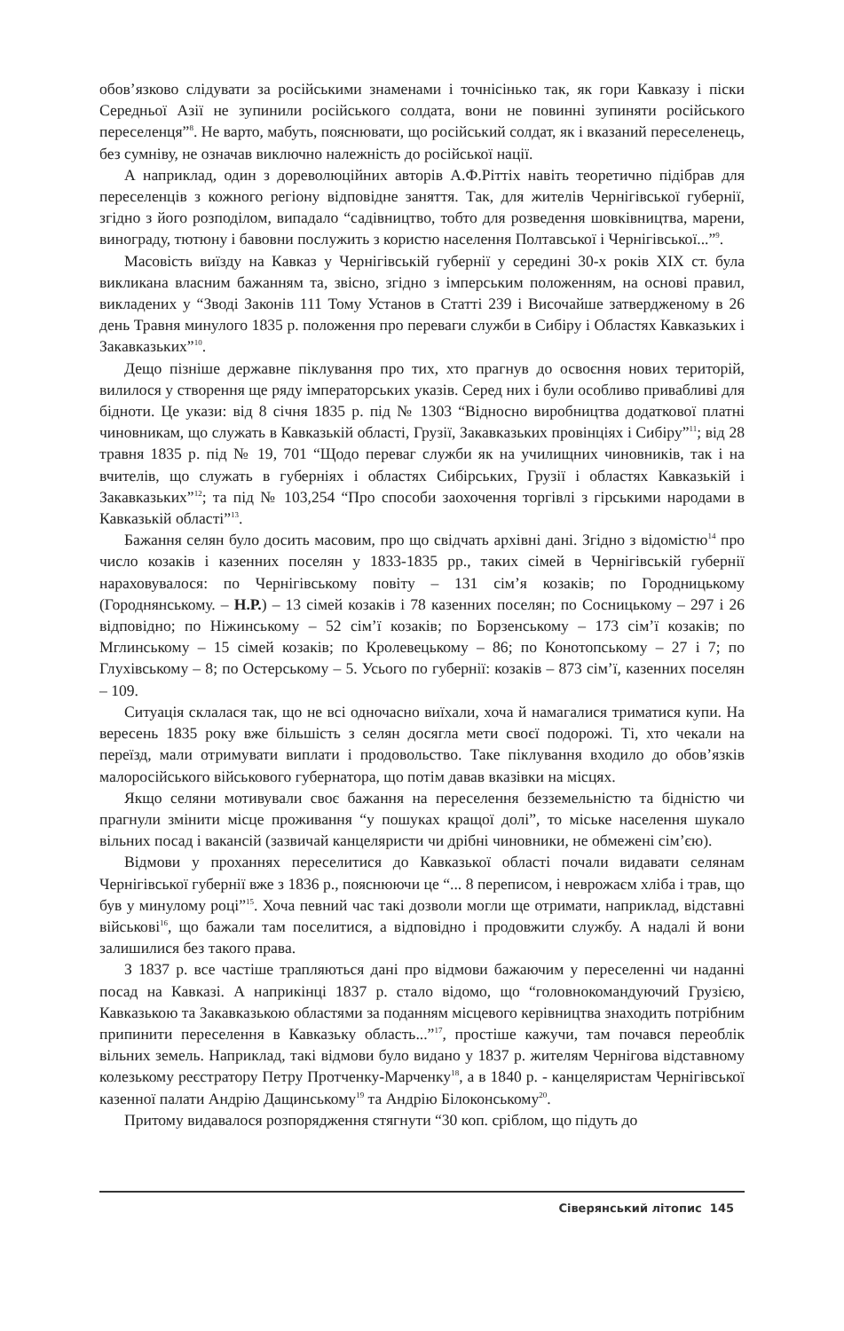обов’язково слідувати за російськими знаменами і точнісінько так, як гори Кавказу і піски Середньої Азії не зупинили російського солдата, вони не повинні зупиняти російського переселенця”<sup>8</sup>. Не варто, мабуть, пояснювати, що російський солдат, як і вказаний переселенець, без сумніву, не означав виключно належність до російської нації.
А наприклад, один з дореволюційних авторів А.Ф.Ріттіх навіть теоретично підібрав для переселенців з кожного регіону відповідне заняття. Так, для жителів Чернігівської губернії, згідно з його розподілом, випадало “садівництво, тобто для розведення шовківництва, марени, винограду, тютюну і бавовни послужить з користю населення Полтавської і Чернігівської...”<sup>9</sup>.
Масовість виїзду на Кавказ у Чернігівській губернії у середині 30-х років XIX ст. була викликана власним бажанням та, звісно, згідно з імперським положенням, на основі правил, викладених у “Зводі Законів 111 Тому Установ в Статті 239 і Височайше затвердженому в 26 день Травня минулого 1835 р. положення про переваги служби в Сибіру і Областях Кавказьких і Закавказьких”<sup>10</sup>.
Дещо пізніше державне піклування про тих, хто прагнув до освоєння нових територій, вилилося у створення ще ряду імператорських указів. Серед них і були особливо привабливі для бідноти. Це укази: від 8 січня 1835 р. під № 1303 “Відносно виробництва додаткової платні чиновникам, що служать в Кавказькій області, Грузії, Закавказьких провінціях і Сибіру”<sup>11</sup>; від 28 травня 1835 р. під № 19, 701 “Щодо переваг служби як на училищних чиновників, так і на вчителів, що служать в губерніях і областях Сибірських, Грузії і областях Кавказькій і Закавказьких”<sup>12</sup>; та під № 103,254 “Про способи заохочення торгівлі з гірськими народами в Кавказькій області”<sup>13</sup>.
Бажання селян було досить масовим, про що свідчать архівні дані. Згідно з відомістю<sup>14</sup> про число козаків і казенних поселян у 1833-1835 рр., таких сімей в Чернігівській губернії нараховувалося: по Чернігівському повіту – 131 сім’я козаків; по Городницькому (Городнянському. – Н.Р.) – 13 сімей козаків і 78 казенних поселян; по Сосницькому – 297 і 26 відповідно; по Ніжинському – 52 сім’ї козаків; по Борзенському – 173 сім’ї козаків; по Мглинському – 15 сімей козаків; по Кролевецькому – 86; по Конотопському – 27 і 7; по Глухівському – 8; по Остерському – 5. Усього по губернії: козаків – 873 сім’ї, казенних поселян – 109.
Ситуація склалася так, що не всі одночасно виїхали, хоча й намагалися триматися купи. На вересень 1835 року вже більшість з селян досягла мети своєї подорожі. Ті, хто чекали на переїзд, мали отримувати виплати і продовольство. Таке піклування входило до обов’язків малоросійського військового губернатора, що потім давав вказівки на місцях.
Якщо селяни мотивували своє бажання на переселення безземельністю та бідністю чи прагнули змінити місце проживання “у пошуках кращої долі”, то міське населення шукало вільних посад і вакансій (зазвичай канцеляристи чи дрібні чиновники, не обмежені сім’єю).
Відмови у проханнях переселитися до Кавказької області почали видавати селянам Чернігівської губернії вже з 1836 р., пояснюючи це “... 8 переписом, і неврожаєм хліба і трав, що був у минулому році”<sup>15</sup>. Хоча певний час такі дозволи могли ще отримати, наприклад, відставні військові<sup>16</sup>, що бажали там поселитися, а відповідно і продовжити службу. А надалі й вони залишилися без такого права.
З 1837 р. все частіше трапляються дані про відмови бажаючим у переселенні чи наданні посад на Кавказі. А наприкінці 1837 р. стало відомо, що “головнокомандуючий Грузією, Кавказькою та Закавказькою областями за поданням місцевого керівництва знаходить потрібним припинити переселення в Кавказьку область...”<sup>17</sup>, простіше кажучи, там почався переоблік вільних земель. Наприклад, такі відмови було видано у 1837 р. жителям Чернігова відставному колезькому реєстратору Петру Протченку-Марченку<sup>18</sup>, а в 1840 р. - канцеляристам Чернігівської казенної палати Андрію Дащинському<sup>19</sup> та Андрію Білоконському<sup>20</sup>.
Притому видавалося розпорядження стягнути “30 коп. сріблом, що підуть до
Сіверянський літопис 145